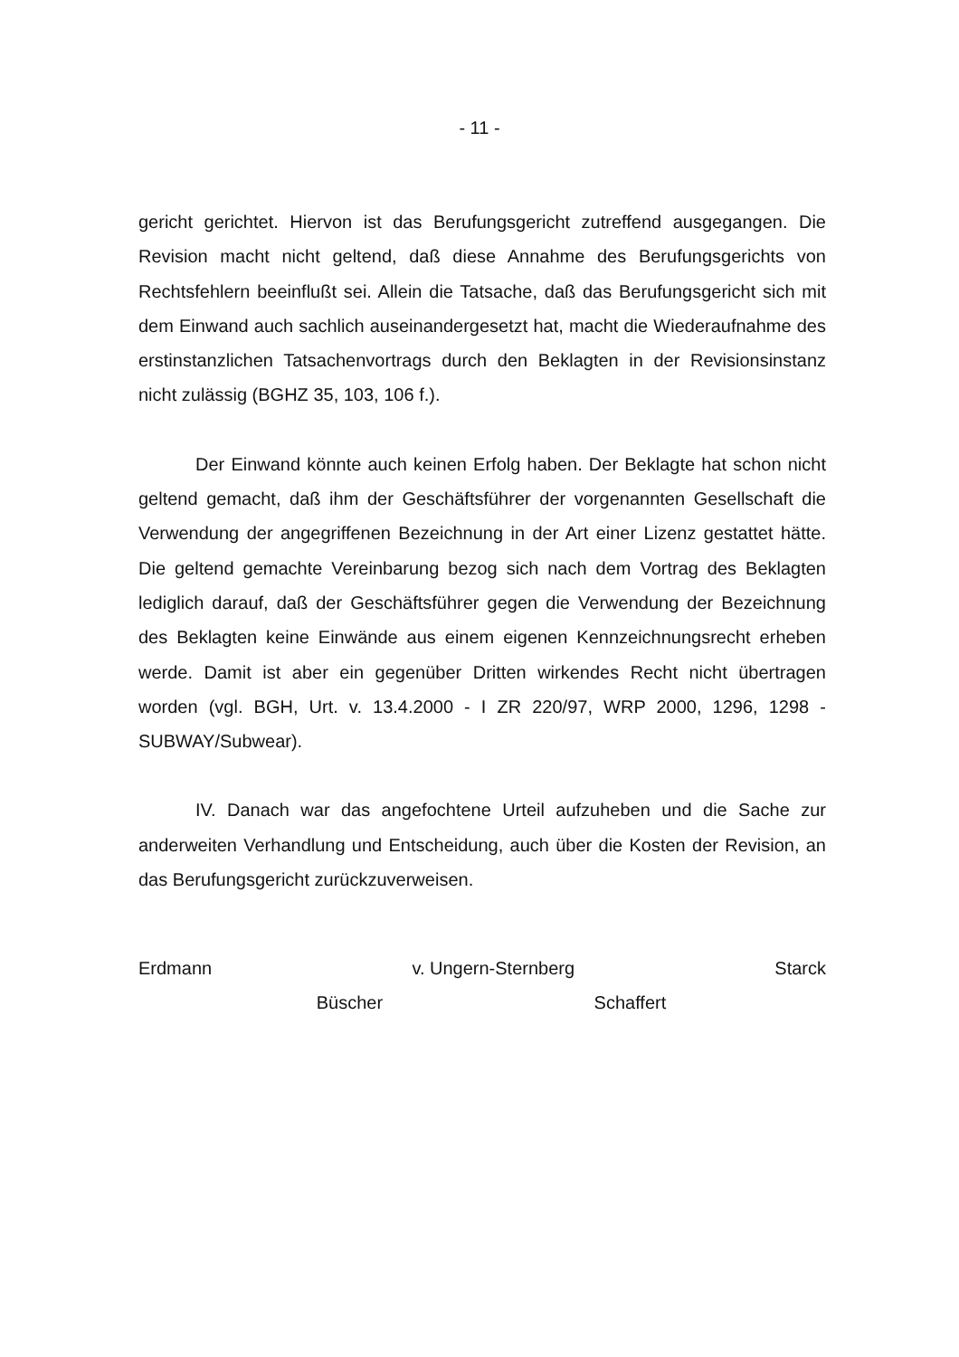- 11 -
gericht gerichtet. Hiervon ist das Berufungsgericht zutreffend ausgegangen. Die Revision macht nicht geltend, daß diese Annahme des Berufungsgerichts von Rechtsfehlern beeinflußt sei. Allein die Tatsache, daß das Berufungsgericht sich mit dem Einwand auch sachlich auseinandergesetzt hat, macht die Wiederaufnahme des erstinstanzlichen Tatsachenvortrags durch den Beklagten in der Revisionsinstanz nicht zulässig (BGHZ 35, 103, 106 f.).
Der Einwand könnte auch keinen Erfolg haben. Der Beklagte hat schon nicht geltend gemacht, daß ihm der Geschäftsführer der vorgenannten Gesellschaft die Verwendung der angegriffenen Bezeichnung in der Art einer Lizenz gestattet hätte. Die geltend gemachte Vereinbarung bezog sich nach dem Vortrag des Beklagten lediglich darauf, daß der Geschäftsführer gegen die Verwendung der Bezeichnung des Beklagten keine Einwände aus einem eigenen Kennzeichnungsrecht erheben werde. Damit ist aber ein gegenüber Dritten wirkendes Recht nicht übertragen worden (vgl. BGH, Urt. v. 13.4.2000 - I ZR 220/97, WRP 2000, 1296, 1298 - SUBWAY/Subwear).
IV. Danach war das angefochtene Urteil aufzuheben und die Sache zur anderweiten Verhandlung und Entscheidung, auch über die Kosten der Revision, an das Berufungsgericht zurückzuverweisen.
Erdmann v. Ungern-Sternberg Starck
Büscher Schaffert